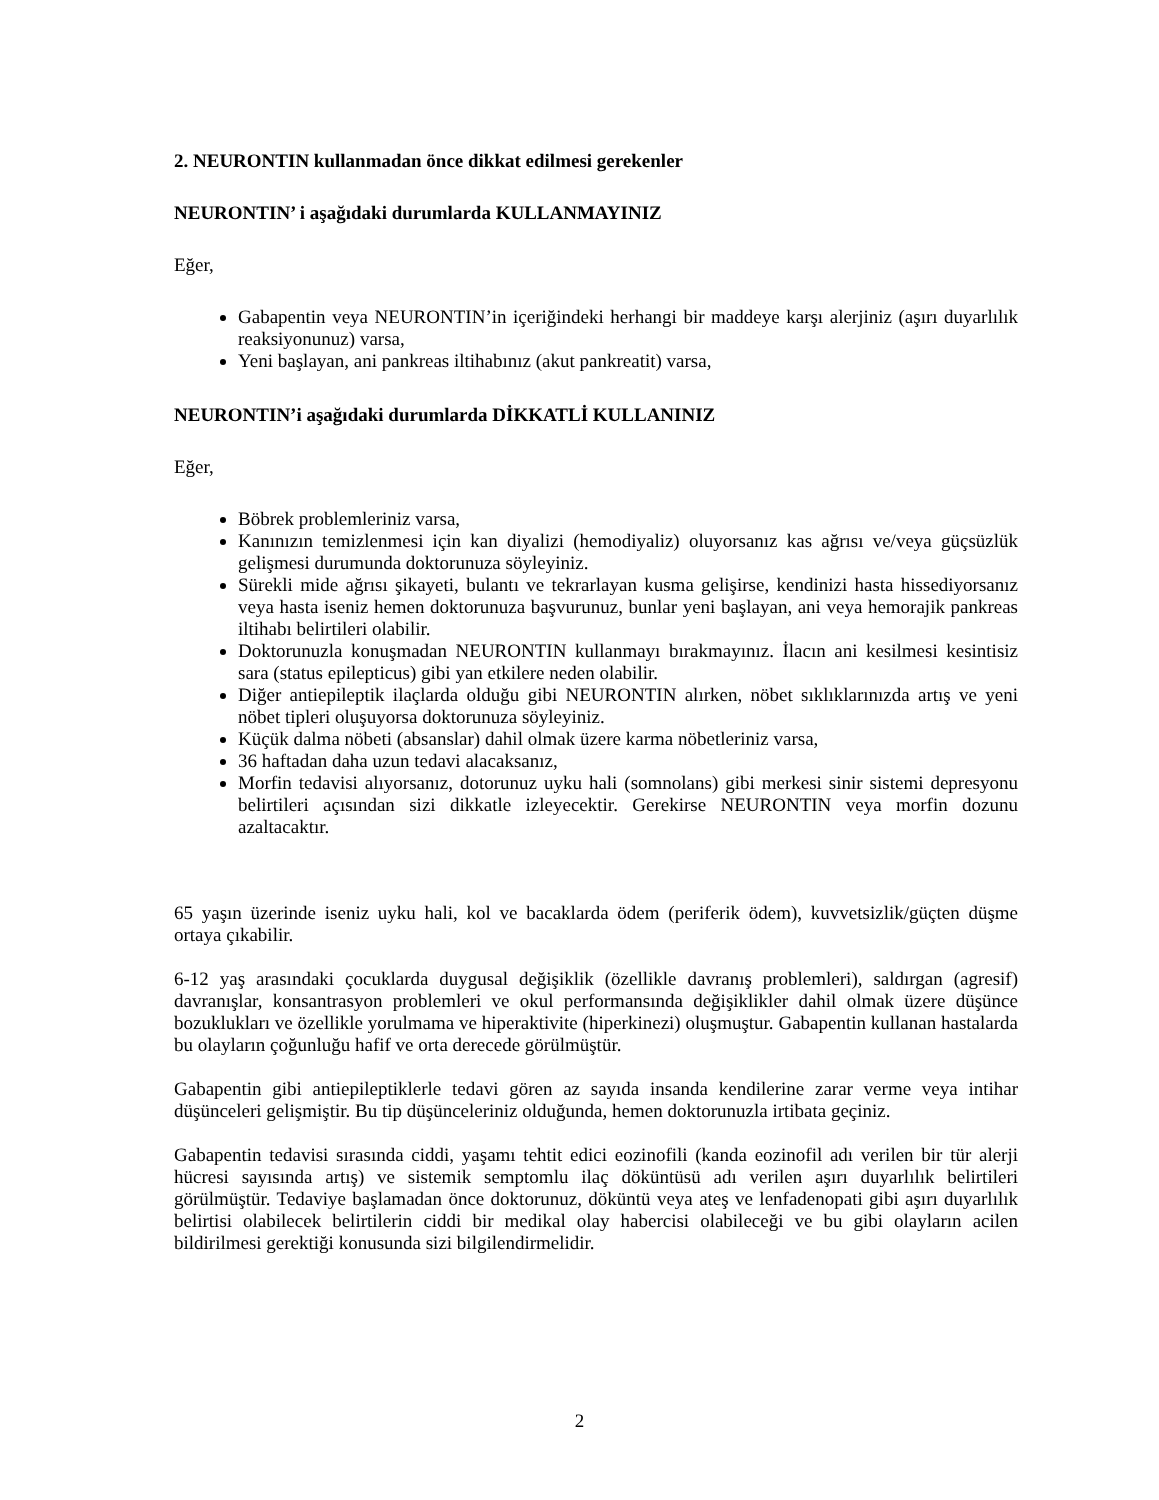2. NEURONTIN kullanmadan önce dikkat edilmesi gerekenler
NEURONTIN’ i aşağıdaki durumlarda KULLANMAYINIZ
Eğer,
Gabapentin veya NEURONTIN’in içeriğindeki herhangi bir maddeye karşı alerjiniz (aşırı duyarlılık reaksiyonunuz) varsa,
Yeni başlayan, ani pankreas iltihabınız (akut pankreatit) varsa,
NEURONTIN’i aşağıdaki durumlarda DİKKATLİ KULLANINIZ
Eğer,
Böbrek problemleriniz varsa,
Kanınızın temizlenmesi için kan diyalizi (hemodiyaliz) oluyorsanız kas ağrısı ve/veya güçsüzlük gelişmesi durumunda doktorunuza söyleyiniz.
Sürekli mide ağrısı şikayeti, bulantı ve tekrarlayan kusma gelişirse, kendinizi hasta hissediyorsanız veya hasta iseniz hemen doktorunuza başvurunuz, bunlar yeni başlayan, ani veya hemorajik pankreas iltihabı belirtileri olabilir.
Doktorunuzla konuşmadan NEURONTIN kullanmayı bırakmayınız. İlacın ani kesilmesi kesintisiz sara (status epilepticus) gibi yan etkilere neden olabilir.
Diğer antiepileptik ilaçlarda olduğu gibi NEURONTIN alırken, nöbet sıklıklarınızda artış ve yeni nöbet tipleri oluşuyorsa doktorunuza söyleyiniz.
Küçük dalma nöbeti (absanslar) dahil olmak üzere karma nöbetleriniz varsa,
36 haftadan daha uzun tedavi alacaksanız,
Morfin tedavisi alıyorsanız, dotorunuz uyku hali (somnolans) gibi merkesi sinir sistemi depresyonu belirtileri açısından sizi dikkatle izleyecektir. Gerekirse NEURONTIN veya morfin dozunu azaltacaktır.
65 yaşın üzerinde iseniz uyku hali, kol ve bacaklarda ödem (periferik ödem), kuvvetsizlik/güçten düşme ortaya çıkabilir.
6-12 yaş arasındaki çocuklarda duygusal değişiklik (özellikle davranış problemleri), saldırgan (agresif) davranışlar, konsantrasyon problemleri ve okul performansında değişiklikler dahil olmak üzere düşünce bozuklukları ve özellikle yorulmama ve hiperaktivite (hiperkinezi) oluşmuştur. Gabapentin kullanan hastalarda bu olayların çoğunluğu hafif ve orta derecede görülmüştür.
Gabapentin gibi antiepileptiklerle tedavi gören az sayıda insanda kendilerine zarar verme veya intihar düşünceleri gelişmiştir. Bu tip düşünceleriniz olduğunda, hemen doktorunuzla irtibata geçiniz.
Gabapentin tedavisi sırasında ciddi, yaşamı tehtit edici eozinofili (kanda eozinofil adı verilen bir tür alerji hücresi sayısında artış) ve sistemik semptomlu ilaç döküntüsü adı verilen aşırı duyarlılık belirtileri görülmüştür. Tedaviye başlamadan önce doktorunuz, döküntü veya ateş ve lenfadenopati gibi aşırı duyarlılık belirtisi olabilecek belirtilerin ciddi bir medikal olay habercisi olabileceği ve bu gibi olayların acilen bildirilmesi gerektiği konusunda sizi bilgilendirmelidir.
2